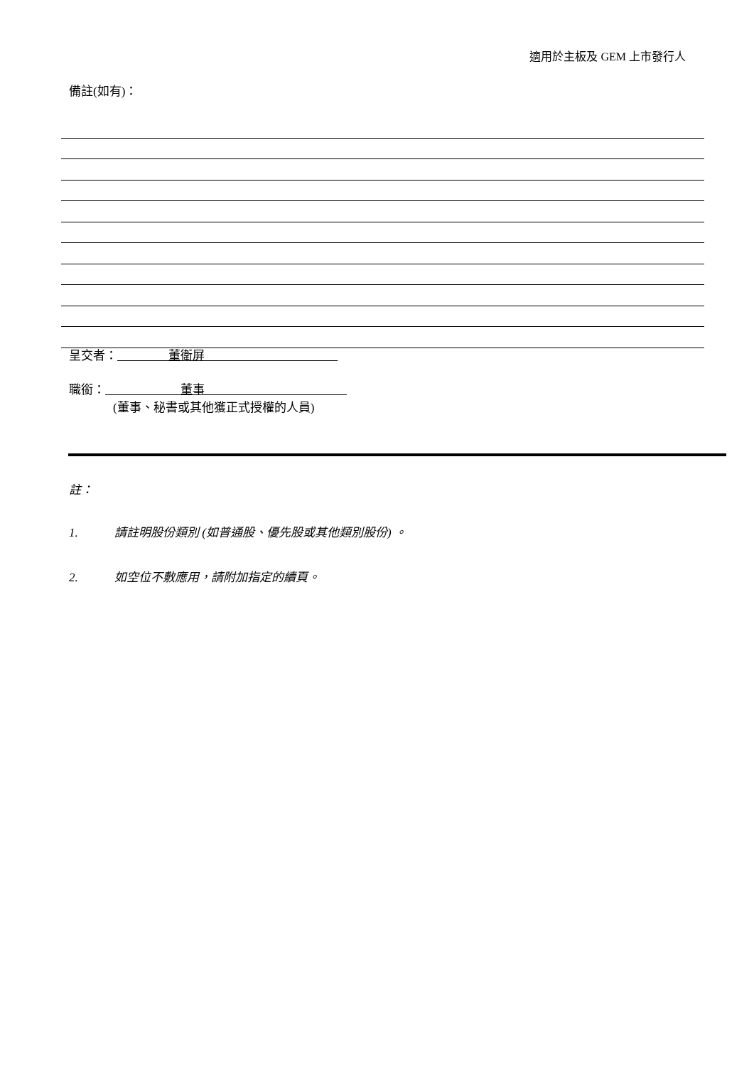適用於主板及 GEM 上市發行人
備註(如有)：
呈交者： 董衛屏
職銜： 董事
(董事、秘書或其他獲正式授權的人員)
註：
1. 請註明股份類別 (如普通股、優先股或其他類別股份) 。
2. 如空位不敷應用，請附加指定的續頁。